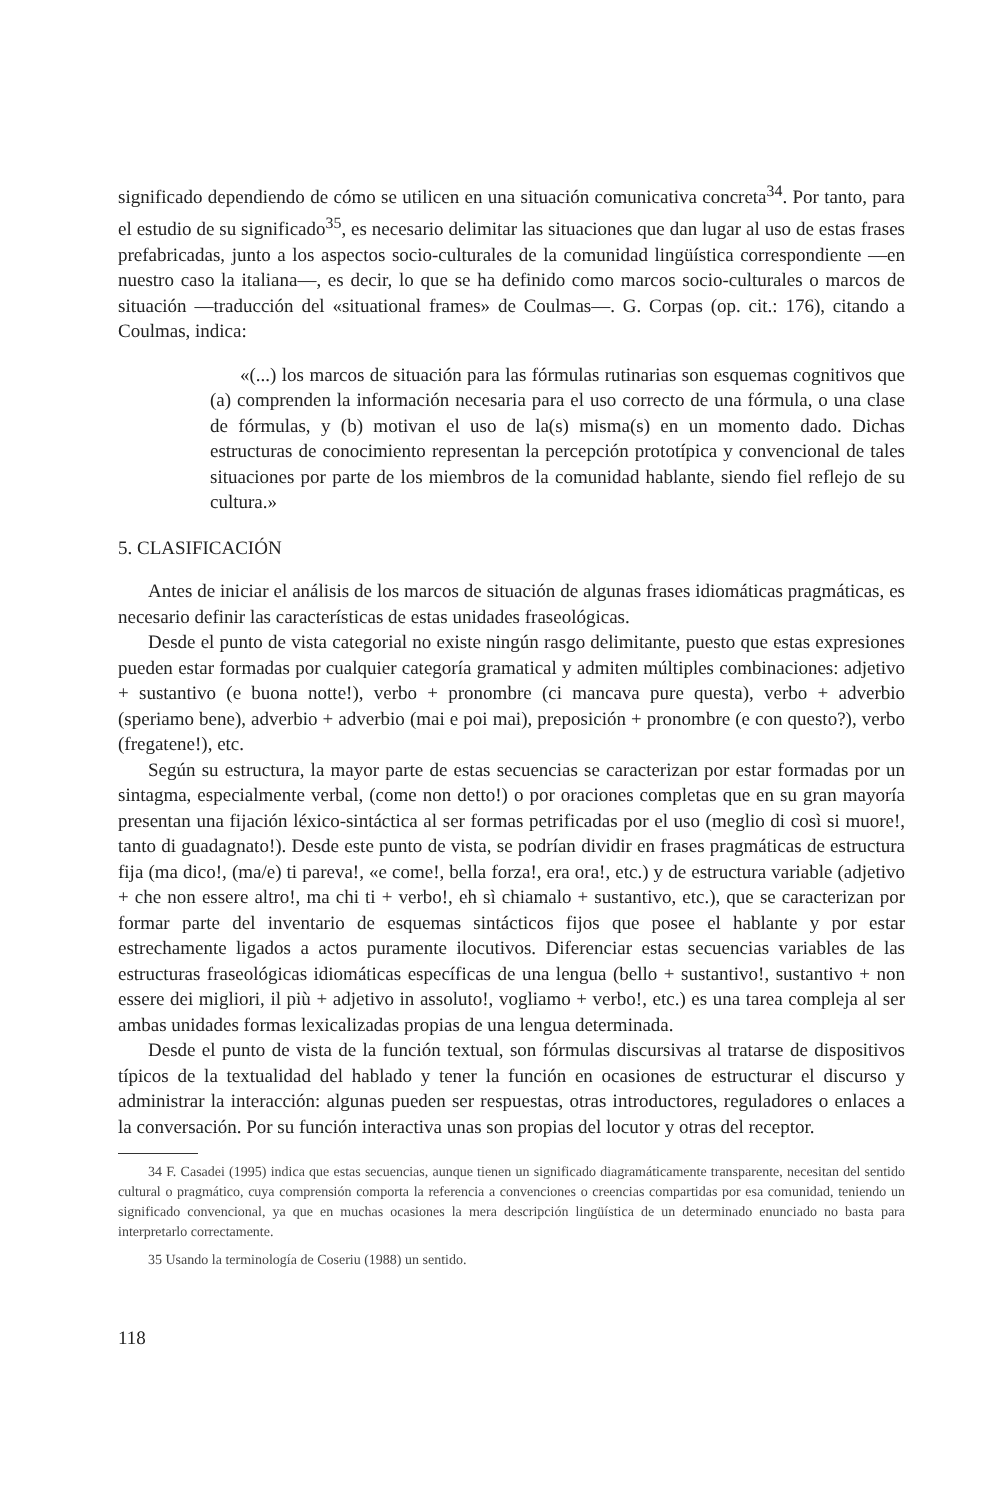significado dependiendo de cómo se utilicen en una situación comunicativa concreta<sup>34</sup>. Por tanto, para el estudio de su significado<sup>35</sup>, es necesario delimitar las situaciones que dan lugar al uso de estas frases prefabricadas, junto a los aspectos socio-culturales de la comunidad lingüística correspondiente —en nuestro caso la italiana—, es decir, lo que se ha definido como marcos socio-culturales o marcos de situación —traducción del «situational frames» de Coulmas—. G. Corpas (op. cit.: 176), citando a Coulmas, indica:
«(...) los marcos de situación para las fórmulas rutinarias son esquemas cognitivos que (a) comprenden la información necesaria para el uso correcto de una fórmula, o una clase de fórmulas, y (b) motivan el uso de la(s) misma(s) en un momento dado. Dichas estructuras de conocimiento representan la percepción prototípica y convencional de tales situaciones por parte de los miembros de la comunidad hablante, siendo fiel reflejo de su cultura.»
5. CLASIFICACIÓN
Antes de iniciar el análisis de los marcos de situación de algunas frases idiomáticas pragmáticas, es necesario definir las características de estas unidades fraseológicas.
Desde el punto de vista categorial no existe ningún rasgo delimitante, puesto que estas expresiones pueden estar formadas por cualquier categoría gramatical y admiten múltiples combinaciones: adjetivo + sustantivo (e buona notte!), verbo + pronombre (ci mancava pure questa), verbo + adverbio (speriamo bene), adverbio + adverbio (mai e poi mai), preposición + pronombre (e con questo?), verbo (fregatene!), etc.
Según su estructura, la mayor parte de estas secuencias se caracterizan por estar formadas por un sintagma, especialmente verbal, (come non detto!) o por oraciones completas que en su gran mayoría presentan una fijación léxico-sintáctica al ser formas petrificadas por el uso (meglio di così si muore!, tanto di guadagnato!). Desde este punto de vista, se podrían dividir en frases pragmáticas de estructura fija (ma dico!, (ma/e) ti pareva!, «e come!, bella forza!, era ora!, etc.) y de estructura variable (adjetivo + che non essere altro!, ma chi ti + verbo!, eh sì chiamalo + sustantivo, etc.), que se caracterizan por formar parte del inventario de esquemas sintácticos fijos que posee el hablante y por estar estrechamente ligados a actos puramente ilocutivos. Diferenciar estas secuencias variables de las estructuras fraseológicas idiomáticas específicas de una lengua (bello + sustantivo!, sustantivo + non essere dei migliori, il più + adjetivo in assoluto!, vogliamo + verbo!, etc.) es una tarea compleja al ser ambas unidades formas lexicalizadas propias de una lengua determinada.
Desde el punto de vista de la función textual, son fórmulas discursivas al tratarse de dispositivos típicos de la textualidad del hablado y tener la función en ocasiones de estructurar el discurso y administrar la interacción: algunas pueden ser respuestas, otras introductores, reguladores o enlaces a la conversación. Por su función interactiva unas son propias del locutor y otras del receptor.
34 F. Casadei (1995) indica que estas secuencias, aunque tienen un significado diagramáticamente transparente, necesitan del sentido cultural o pragmático, cuya comprensión comporta la referencia a convenciones o creencias compartidas por esa comunidad, teniendo un significado convencional, ya que en muchas ocasiones la mera descripción lingüística de un determinado enunciado no basta para interpretarlo correctamente.
35 Usando la terminología de Coseriu (1988) un sentido.
118